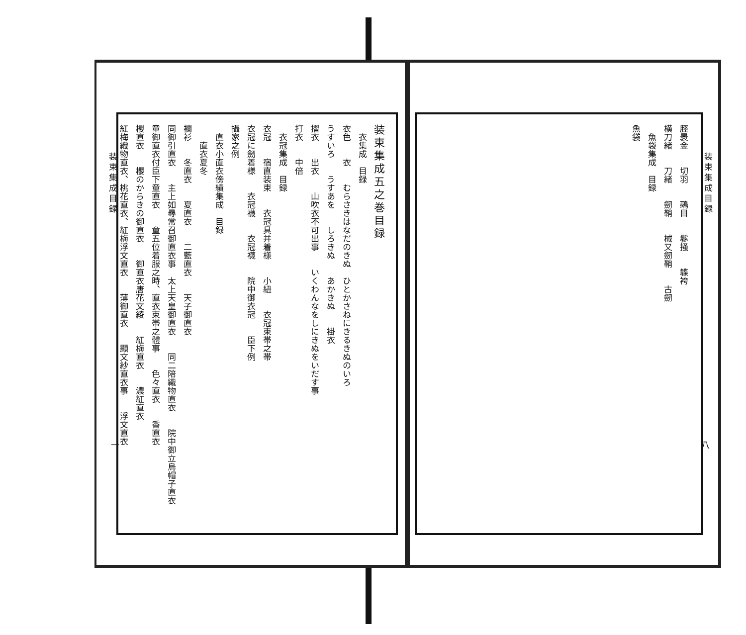装束集成目録
八
脛褁金　　切羽　　鵐目　　鬖掻　　韘袴
横刀緒　　刀緒　　劒鞘　　械又劒鞘　　古劒
　魚袋集成　目録
魚袋
装束集成目録
一
装束集成五之巻目録
　衣集成　目録
衣色　　衣　　むらさきはなだのきぬ　ひとかさねにきるきぬのいろ
うすいろ　　うすあを　　しろきぬ　　あかきぬ　　褂衣
摺衣　　出衣　　山吹衣不可出事　　いくわんなをしにきぬをいだす事
打衣　　中倍
　衣冠集成　目録
衣冠　　宿直装束　　衣冠具并着様　　小紐　　衣冠束帯之帯
衣冠に劒着様　　衣冠襪　　衣冠襪　　院中御衣冠　　臣下例
攝家之例
　直衣小直衣傍績集成　目録
　　直衣夏冬
襴衫　　冬直衣　　夏直衣　　二藍直衣　　天子御直衣
同御引直衣　　主上如尋常召御直衣事　太上天皇御直衣　　同二陪織物直衣　　院中御立烏帽子直衣
童御直衣付臣下童直衣　　童五位着服之時、直衣束帯之體事　　色々直衣　　香直衣
櫻直衣　　櫻のからきの御直衣　　御直衣唐花文綾　　紅梅直衣　　濃紅直衣
紅梅織物直衣、桃花直衣、紅梅浮文直衣　　薄御直衣　　顯文紗直衣事　　浮文直衣